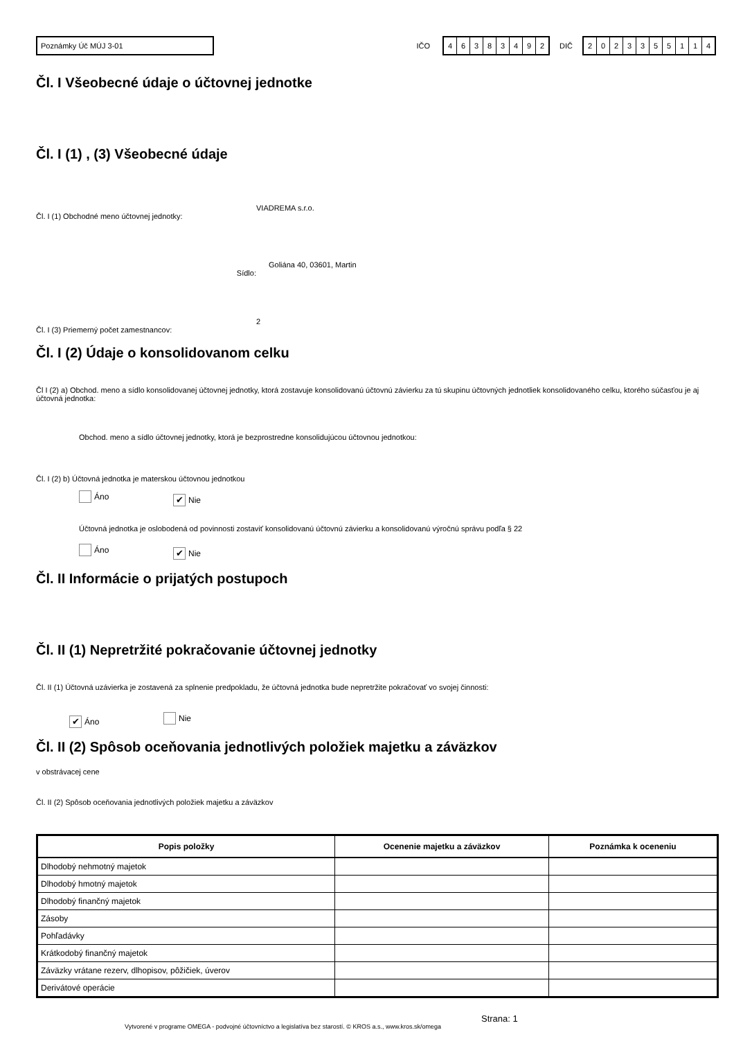Poznámky Úč MÚJ 3-01
IČO
46383492
DIČ
2023355114
Čl. I Všeobecné údaje o účtovnej jednotke
Čl. I (1) , (3) Všeobecné údaje
Čl. I (1) Obchodné meno účtovnej jednotky:
VIADREMA s.r.o.
Sídlo:
Goliána 40, 03601, Martin
Čl. I (3) Priemerný počet zamestnancov:
2
Čl. I (2) Údaje o konsolidovanom celku
Čl I (2) a) Obchod. meno a sídlo konsolidovanej účtovnej jednotky, ktorá zostavuje konsolidovanú účtovnú závierku za tú skupinu účtovných jednotliek konsolidovaného celku, ktorého súčasťou je aj účtovná jednotka:
Obchod. meno a sídlo účtovnej jednotky, ktorá je bezprostredne konsolidujúcou účtovnou jednotkou:
Čl. I (2) b) Účtovná jednotka je materskou účtovnou jednotkou
Áno ✔ Nie
Účtovná jednotka je oslobodená od povinnosti zostaviť konsolidovanú účtovnú závierku a konsolidovanú výročnú správu podľa § 22
Áno ✔ Nie
Čl. II Informácie o prijatých postupoch
Čl. II (1) Nepretržité pokračovanie účtovnej jednotky
Čl. II (1) Účtovná uzávierka je zostavená za splnenie predpokladu, že účtovná jednotka bude nepretržite pokračovať vo svojej činnosti:
✔ Áno Nie
Čl. II (2) Spôsob oceňovania jednotlivých položiek majetku a záväzkov
v obstrávacej cene
Čl. II (2) Spôsob oceňovania jednotlivých položiek majetku a záväzkov
| Popis položky | Ocenenie majetku a záväzkov | Poznámka k oceneniu |
| --- | --- | --- |
| Dlhodobý nehmotný majetok | | |
| Dlhodobý hmotný majetok | | |
| Dlhodobý finančný majetok | | |
| Zásoby | | |
| Pohľadávky | | |
| Krátkodobý finančný majetok | | |
| Záväzky vrátane rezerv, dlhopisov, pôžičiek, úverov | | |
| Derivátové operácie | | |
Vytvorené v programe OMEGA - podvojné účtovníctvo a legislatíva bez starostí. © KROS a.s., www.kros.sk/omega
Strana: 1